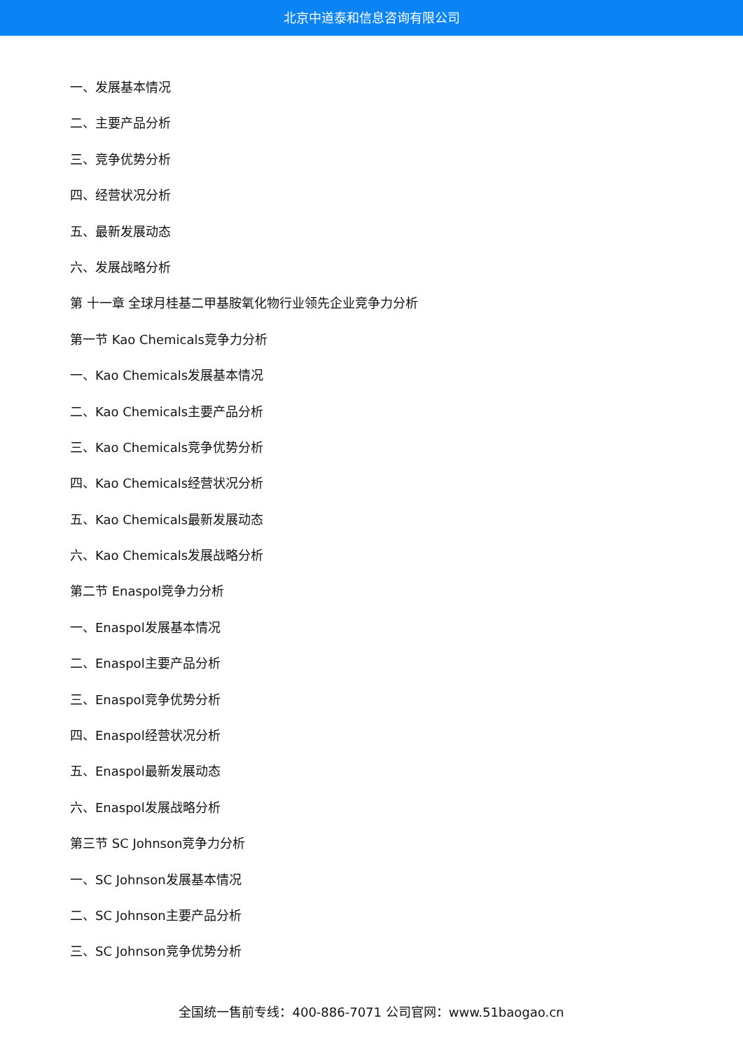北京中道泰和信息咨询有限公司
一、发展基本情况
二、主要产品分析
三、竞争优势分析
四、经营状况分析
五、最新发展动态
六、发展战略分析
第 十一章 全球月桂基二甲基胺氧化物行业领先企业竞争力分析
第一节 Kao Chemicals竞争力分析
一、Kao Chemicals发展基本情况
二、Kao Chemicals主要产品分析
三、Kao Chemicals竞争优势分析
四、Kao Chemicals经营状况分析
五、Kao Chemicals最新发展动态
六、Kao Chemicals发展战略分析
第二节 Enaspol竞争力分析
一、Enaspol发展基本情况
二、Enaspol主要产品分析
三、Enaspol竞争优势分析
四、Enaspol经营状况分析
五、Enaspol最新发展动态
六、Enaspol发展战略分析
第三节 SC Johnson竞争力分析
一、SC Johnson发展基本情况
二、SC Johnson主要产品分析
三、SC Johnson竞争优势分析
全国统一售前专线：400-886-7071 公司官网：www.51baogao.cn